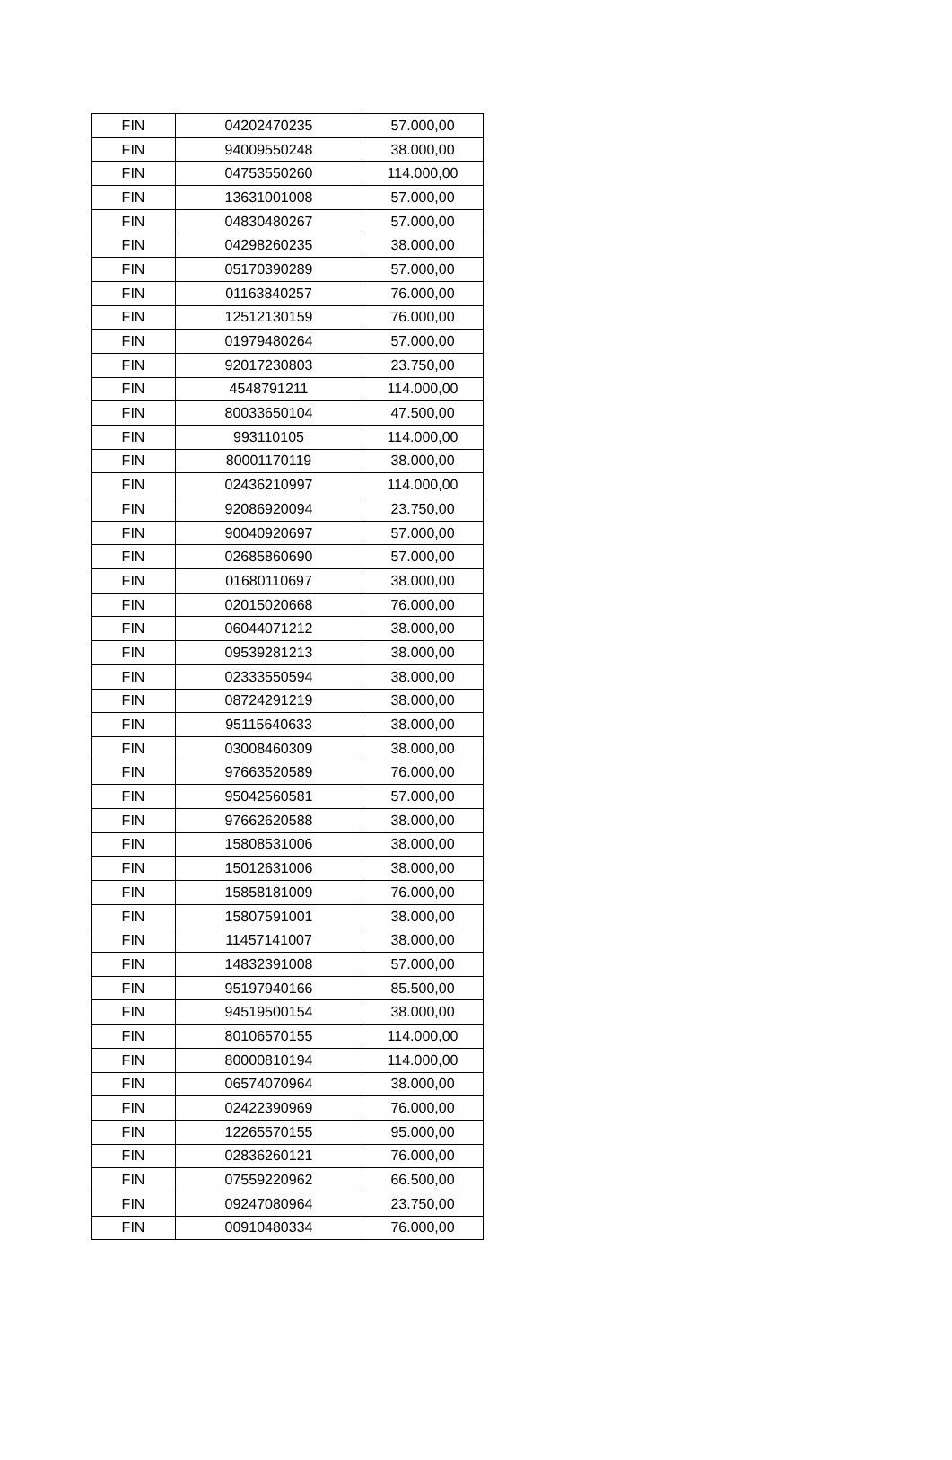| FIN | 04202470235 | 57.000,00 |
| FIN | 94009550248 | 38.000,00 |
| FIN | 04753550260 | 114.000,00 |
| FIN | 13631001008 | 57.000,00 |
| FIN | 04830480267 | 57.000,00 |
| FIN | 04298260235 | 38.000,00 |
| FIN | 05170390289 | 57.000,00 |
| FIN | 01163840257 | 76.000,00 |
| FIN | 12512130159 | 76.000,00 |
| FIN | 01979480264 | 57.000,00 |
| FIN | 92017230803 | 23.750,00 |
| FIN | 4548791211 | 114.000,00 |
| FIN | 80033650104 | 47.500,00 |
| FIN | 993110105 | 114.000,00 |
| FIN | 80001170119 | 38.000,00 |
| FIN | 02436210997 | 114.000,00 |
| FIN | 92086920094 | 23.750,00 |
| FIN | 90040920697 | 57.000,00 |
| FIN | 02685860690 | 57.000,00 |
| FIN | 01680110697 | 38.000,00 |
| FIN | 02015020668 | 76.000,00 |
| FIN | 06044071212 | 38.000,00 |
| FIN | 09539281213 | 38.000,00 |
| FIN | 02333550594 | 38.000,00 |
| FIN | 08724291219 | 38.000,00 |
| FIN | 95115640633 | 38.000,00 |
| FIN | 03008460309 | 38.000,00 |
| FIN | 97663520589 | 76.000,00 |
| FIN | 95042560581 | 57.000,00 |
| FIN | 97662620588 | 38.000,00 |
| FIN | 15808531006 | 38.000,00 |
| FIN | 15012631006 | 38.000,00 |
| FIN | 15858181009 | 76.000,00 |
| FIN | 15807591001 | 38.000,00 |
| FIN | 11457141007 | 38.000,00 |
| FIN | 14832391008 | 57.000,00 |
| FIN | 95197940166 | 85.500,00 |
| FIN | 94519500154 | 38.000,00 |
| FIN | 80106570155 | 114.000,00 |
| FIN | 80000810194 | 114.000,00 |
| FIN | 06574070964 | 38.000,00 |
| FIN | 02422390969 | 76.000,00 |
| FIN | 12265570155 | 95.000,00 |
| FIN | 02836260121 | 76.000,00 |
| FIN | 07559220962 | 66.500,00 |
| FIN | 09247080964 | 23.750,00 |
| FIN | 00910480334 | 76.000,00 |